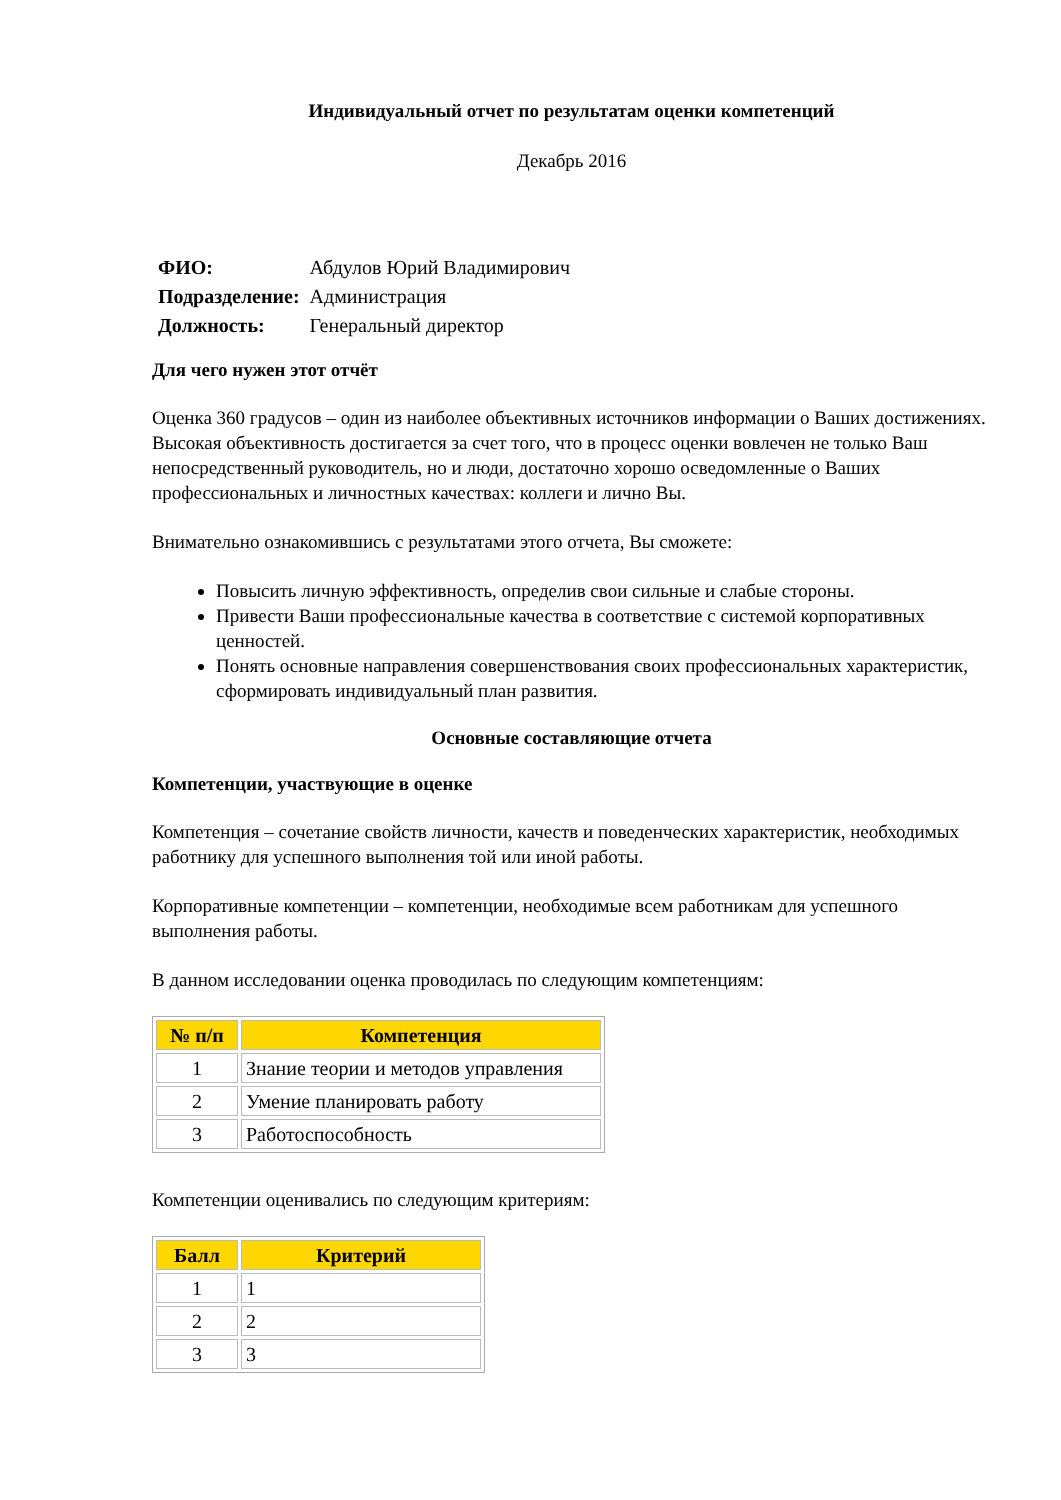Индивидуальный отчет по результатам оценки компетенций
Декабрь 2016
| ФИО: | Абдулов Юрий Владимирович |
| Подразделение: | Администрация |
| Должность: | Генеральный директор |
Для чего нужен этот отчёт
Оценка 360 градусов – один из наиболее объективных источников информации о Ваших достижениях. Высокая объективность достигается за счет того, что в процесс оценки вовлечен не только Ваш непосредственный руководитель, но и люди, достаточно хорошо осведомленные о Ваших профессиональных и личностных качествах: коллеги и лично Вы.
Внимательно ознакомившись с результатами этого отчета, Вы сможете:
Повысить личную эффективность, определив свои сильные и слабые стороны.
Привести Ваши профессиональные качества в соответствие с системой корпоративных ценностей.
Понять основные направления совершенствования своих профессиональных характеристик, сформировать индивидуальный план развития.
Основные составляющие отчета
Компетенции, участвующие в оценке
Компетенция – сочетание свойств личности, качеств и поведенческих характеристик, необходимых работнику для успешного выполнения той или иной работы.
Корпоративные компетенции – компетенции, необходимые всем работникам для успешного выполнения работы.
В данном исследовании оценка проводилась по следующим компетенциям:
| № п/п | Компетенция |
| --- | --- |
| 1 | Знание теории и методов управления |
| 2 | Умение планировать работу |
| 3 | Работоспособность |
Компетенции оценивались по следующим критериям:
| Балл | Критерий |
| --- | --- |
| 1 | 1 |
| 2 | 2 |
| 3 | 3 |